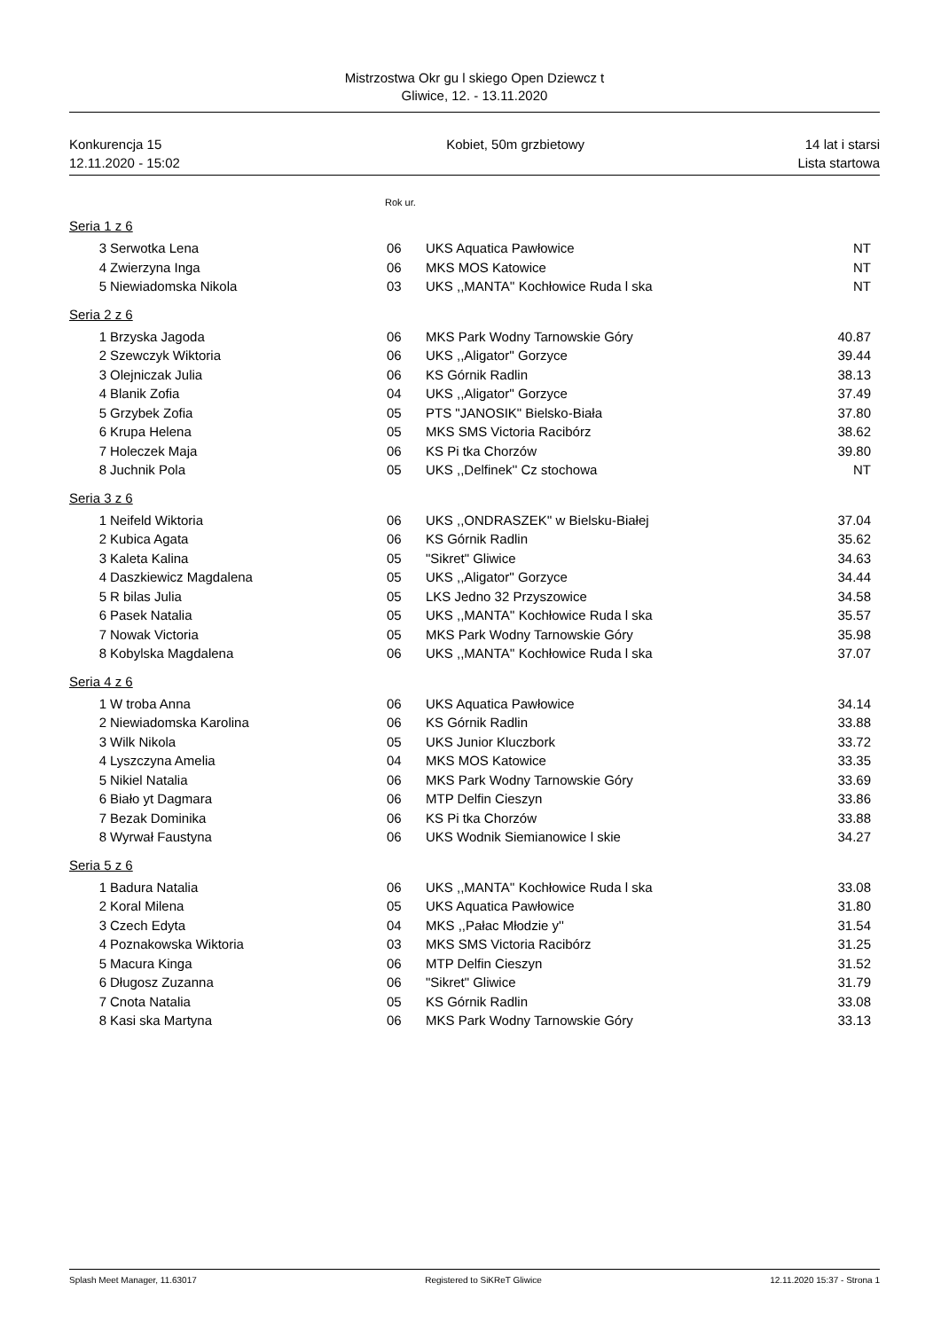Mistrzostwa Okr gu l skiego Open Dziewcz t
Gliwice, 12. - 13.11.2020
Konkurencja 15
12.11.2020 - 15:02 Kobiet, 50m grzbietowy 14 lat i starsi
Lista startowa
Rok ur.
Seria 1 z 6
| 3 | Serwotka Lena | 06 | UKS Aquatica Pawłowice | NT |
| 4 | Zwierzyna Inga | 06 | MKS MOS Katowice | NT |
| 5 | Niewiadomska Nikola | 03 | UKS ,,MANTA'' Kochłowice Ruda l ska | NT |
Seria 2 z 6
| 1 | Brzyska Jagoda | 06 | MKS Park Wodny Tarnowskie Góry | 40.87 |
| 2 | Szewczyk Wiktoria | 06 | UKS ,,Aligator'' Gorzyce | 39.44 |
| 3 | Olejniczak Julia | 06 | KS Górnik Radlin | 38.13 |
| 4 | Blanik Zofia | 04 | UKS ,,Aligator'' Gorzyce | 37.49 |
| 5 | Grzybek Zofia | 05 | PTS "JANOSIK" Bielsko-Biała | 37.80 |
| 6 | Krupa Helena | 05 | MKS SMS Victoria Racibórz | 38.62 |
| 7 | Holeczek Maja | 06 | KS Pi tka Chorzów | 39.80 |
| 8 | Juchnik Pola | 05 | UKS ,,Delfinek'' Cz stochowa | NT |
Seria 3 z 6
| 1 | Neifeld Wiktoria | 06 | UKS ,,ONDRASZEK'' w Bielsku-Białej | 37.04 |
| 2 | Kubica Agata | 06 | KS Górnik Radlin | 35.62 |
| 3 | Kaleta Kalina | 05 | "Sikret" Gliwice | 34.63 |
| 4 | Daszkiewicz Magdalena | 05 | UKS ,,Aligator'' Gorzyce | 34.44 |
| 5 | R bilas Julia | 05 | LKS Jedno 32 Przyszowice | 34.58 |
| 6 | Pasek Natalia | 05 | UKS ,,MANTA'' Kochłowice Ruda l ska | 35.57 |
| 7 | Nowak Victoria | 05 | MKS Park Wodny Tarnowskie Góry | 35.98 |
| 8 | Kobylska Magdalena | 06 | UKS ,,MANTA'' Kochłowice Ruda l ska | 37.07 |
Seria 4 z 6
| 1 | W troba Anna | 06 | UKS Aquatica Pawłowice | 34.14 |
| 2 | Niewiadomska Karolina | 06 | KS Górnik Radlin | 33.88 |
| 3 | Wilk Nikola | 05 | UKS Junior Kluczbork | 33.72 |
| 4 | Lyszczyna Amelia | 04 | MKS MOS Katowice | 33.35 |
| 5 | Nikiel Natalia | 06 | MKS Park Wodny Tarnowskie Góry | 33.69 |
| 6 | Biało yt Dagmara | 06 | MTP Delfin Cieszyn | 33.86 |
| 7 | Bezak Dominika | 06 | KS Pi tka Chorzów | 33.88 |
| 8 | Wyrwał Faustyna | 06 | UKS Wodnik Siemianowice l skie | 34.27 |
Seria 5 z 6
| 1 | Badura Natalia | 06 | UKS ,,MANTA'' Kochłowice Ruda l ska | 33.08 |
| 2 | Koral Milena | 05 | UKS Aquatica Pawłowice | 31.80 |
| 3 | Czech Edyta | 04 | MKS ,,Pałac Młodzie y'' | 31.54 |
| 4 | Poznakowska Wiktoria | 03 | MKS SMS Victoria Racibórz | 31.25 |
| 5 | Macura Kinga | 06 | MTP Delfin Cieszyn | 31.52 |
| 6 | Długosz Zuzanna | 06 | "Sikret" Gliwice | 31.79 |
| 7 | Cnota Natalia | 05 | KS Górnik Radlin | 33.08 |
| 8 | Kasi ska Martyna | 06 | MKS Park Wodny Tarnowskie Góry | 33.13 |
Splash Meet Manager, 11.63017 Registered to SiKReT Gliwice 12.11.2020 15:37 - Strona 1